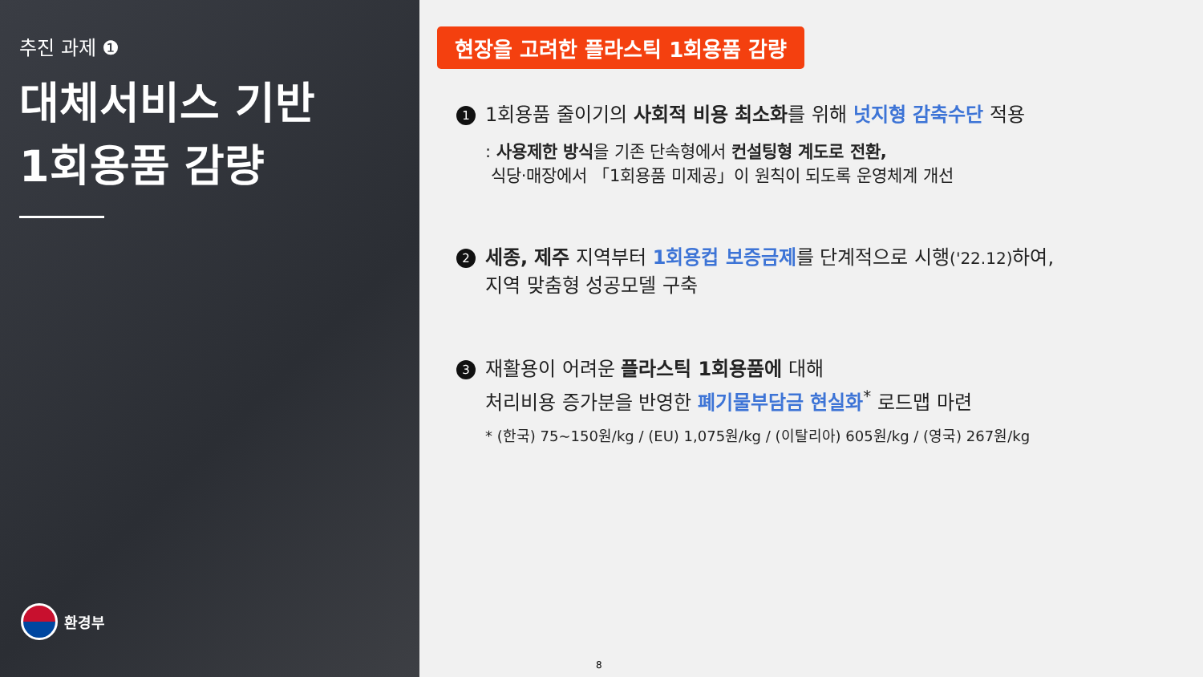추진 과제 ❶
대체서비스 기반
1회용품 감량
환경부
현장을 고려한 플라스틱 1회용품 감량
1
1회용품 줄이기의 사회적 비용 최소화를 위해 넛지형 감축수단 적용
: 사용제한 방식을 기존 단속형에서 컨설팅형 계도로 전환,
식당·매장에서 「1회용품 미제공」이 원칙이 되도록 운영체계 개선
2
세종, 제주 지역부터 1회용컵 보증금제를 단계적으로 시행('22.12) 하여,
지역 맞춤형 성공모델 구축
3
재활용이 어려운 플라스틱 1회용품에 대해
처리비용 증가분을 반영한 폐기물부담금 현실화<sup>*</sup> 로드맵 마련
* (한국) 75~150원/kg / (EU) 1,075원/kg / (이탈리아) 605원/kg / (영국) 267원/kg
8